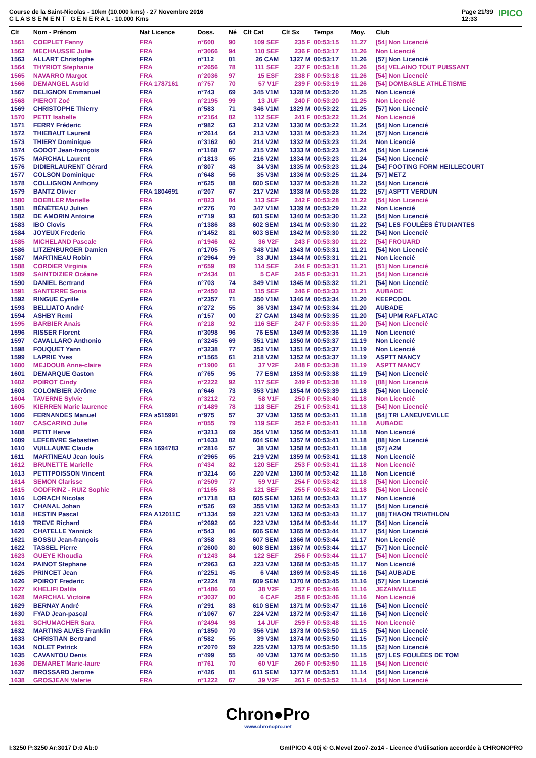Course de la Saint-Nicolas - 10km (10.000 kms) - 27 Novembre 2016
C L A S S E M E N T G E N E R A L - 10.000 Kms
Page 21/39
12:33 IPICO
| Clt | Nom - Prénom | Nat Licence | Doss. | Né | Clt Cat | Clt Sx | Temps | Moy. | Club |
| --- | --- | --- | --- | --- | --- | --- | --- | --- | --- |
| 1561 | COEPLET Fanny | FRA | n°600 | 90 | 109 SEF | 235 F | 00:53:15 | 11.27 | [54] Non Licencié |
| 1562 | MECHAUSSIE Julie | FRA | n°3066 | 94 | 110 SEF | 236 F | 00:53:17 | 11.26 | Non Licencié |
| 1563 | ALLART Christophe | FRA | n°112 | 01 | 26 CAM | 1327 M | 00:53:17 | 11.26 | [57] Non Licencié |
| 1564 | THYRIOT Stephanie | FRA | n°2656 | 78 | 111 SEF | 237 F | 00:53:18 | 11.26 | [54] VELAINO TOUT PUISSANT |
| 1565 | NAVARRO Margot | FRA | n°2036 | 97 | 15 ESF | 238 F | 00:53:18 | 11.26 | [54] Non Licencié |
| 1566 | DEMANGEL Astrid | FRA 1787161 | n°757 | 70 | 57 V1F | 239 F | 00:53:19 | 11.26 | [54] DOMBASLE ATHLÉTISME |
| 1567 | DELIGNON Emmanuel | FRA | n°743 | 69 | 345 V1M | 1328 M | 00:53:20 | 11.25 | Non Licencié |
| 1568 | PIEROT Zoé | FRA | n°2195 | 99 | 13 JUF | 240 F | 00:53:20 | 11.25 | Non Licencié |
| 1569 | CHRISTOPHE Thierry | FRA | n°583 | 71 | 346 V1M | 1329 M | 00:53:22 | 11.25 | [57] Non Licencié |
| 1570 | PETIT Isabelle | FRA | n°2164 | 82 | 112 SEF | 241 F | 00:53:22 | 11.24 | Non Licencié |
| 1571 | FERRY Fréderic | FRA | n°982 | 63 | 212 V2M | 1330 M | 00:53:22 | 11.24 | [54] Non Licencié |
| 1572 | THIEBAUT Laurent | FRA | n°2614 | 64 | 213 V2M | 1331 M | 00:53:23 | 11.24 | [57] Non Licencié |
| 1573 | THIERY Dominique | FRA | n°3162 | 60 | 214 V2M | 1332 M | 00:53:23 | 11.24 | Non Licencié |
| 1574 | GODOT Jean-françois | FRA | n°1168 | 67 | 215 V2M | 1333 M | 00:53:23 | 11.24 | [54] Non Licencié |
| 1575 | MARCHAL Laurent | FRA | n°1813 | 65 | 216 V2M | 1334 M | 00:53:23 | 11.24 | [54] Non Licencié |
| 1576 | DIDIERLAURENT Gérard | FRA | n°807 | 48 | 34 V3M | 1335 M | 00:53:23 | 11.24 | [54] FOOTING FORM HEILLECOURT |
| 1577 | COLSON Dominique | FRA | n°648 | 56 | 35 V3M | 1336 M | 00:53:25 | 11.24 | [57] METZ |
| 1578 | COLLIGNON Anthony | FRA | n°625 | 88 | 600 SEM | 1337 M | 00:53:28 | 11.22 | [54] Non Licencié |
| 1579 | BANTZ Olivier | FRA 1804691 | n°207 | 67 | 217 V2M | 1338 M | 00:53:28 | 11.22 | [57] ASPTT VERDUN |
| 1580 | DOEBLER Marielle | FRA | n°823 | 84 | 113 SEF | 242 F | 00:53:28 | 11.22 | [54] Non Licencié |
| 1581 | BÉNÉTEAU Julien | FRA | n°276 | 70 | 347 V1M | 1339 M | 00:53:29 | 11.22 | Non Licencié |
| 1582 | DE AMORIN Antoine | FRA | n°719 | 93 | 601 SEM | 1340 M | 00:53:30 | 11.22 | [54] Non Licencié |
| 1583 | IBO Clovis | FRA | n°1386 | 88 | 602 SEM | 1341 M | 00:53:30 | 11.22 | [54] LES FOULÉES ÉTUDIANTES |
| 1584 | JOYEUX Frederic | FRA | n°1452 | 81 | 603 SEM | 1342 M | 00:53:30 | 11.22 | [54] Non Licencié |
| 1585 | MICHELAND Pascale | FRA | n°1946 | 62 | 36 V2F | 243 F | 00:53:30 | 11.22 | [54] FROUARD |
| 1586 | LITZENBURGER Damien | FRA | n°1705 | 75 | 348 V1M | 1343 M | 00:53:31 | 11.21 | [54] Non Licencié |
| 1587 | MARTINEAU Robin | FRA | n°2964 | 99 | 33 JUM | 1344 M | 00:53:31 | 11.21 | Non Licencié |
| 1588 | CORDIER Virginia | FRA | n°659 | 89 | 114 SEF | 244 F | 00:53:31 | 11.21 | [51] Non Licencié |
| 1589 | SAINTDIZIER Océane | FRA | n°2434 | 01 | 5 CAF | 245 F | 00:53:31 | 11.21 | [54] Non Licencié |
| 1590 | DANIEL Bertrand | FRA | n°703 | 74 | 349 V1M | 1345 M | 00:53:32 | 11.21 | [54] Non Licencié |
| 1591 | SANTERRE Sonia | FRA | n°2450 | 82 | 115 SEF | 246 F | 00:53:33 | 11.21 | AUBADE |
| 1592 | RINGUE Cyrille | FRA | n°2357 | 71 | 350 V1M | 1346 M | 00:53:34 | 11.20 | KEEPCOOL |
| 1593 | BELLIATO André | FRA | n°272 | 55 | 36 V3M | 1347 M | 00:53:34 | 11.20 | AUBADE |
| 1594 | ASHBY Remi | FRA | n°157 | 00 | 27 CAM | 1348 M | 00:53:35 | 11.20 | [54] UPM RAFLATAC |
| 1595 | BARBIER Anais | FRA | n°218 | 92 | 116 SEF | 247 F | 00:53:35 | 11.20 | [54] Non Licencié |
| 1596 | RISSER Florent | FRA | n°3098 | 96 | 76 ESM | 1349 M | 00:53:36 | 11.19 | Non Licencié |
| 1597 | CAVALLARO Anthonio | FRA | n°3245 | 69 | 351 V1M | 1350 M | 00:53:37 | 11.19 | Non Licencié |
| 1598 | FOUQUET Yann | FRA | n°3238 | 77 | 352 V1M | 1351 M | 00:53:37 | 11.19 | Non Licencié |
| 1599 | LAPRIE Yves | FRA | n°1565 | 61 | 218 V2M | 1352 M | 00:53:37 | 11.19 | ASPTT NANCY |
| 1600 | MEJDOUB Anne-claire | FRA | n°1900 | 61 | 37 V2F | 248 F | 00:53:38 | 11.19 | ASPTT NANCY |
| 1601 | DEMARQUE Gaston | FRA | n°765 | 95 | 77 ESM | 1353 M | 00:53:38 | 11.19 | [54] Non Licencié |
| 1602 | POIROT Cindy | FRA | n°2222 | 92 | 117 SEF | 249 F | 00:53:38 | 11.19 | [88] Non Licencié |
| 1603 | COLOMBIER Jérôme | FRA | n°646 | 73 | 353 V1M | 1354 M | 00:53:39 | 11.18 | [54] Non Licencié |
| 1604 | TAVERNE Sylvie | FRA | n°3212 | 72 | 58 V1F | 250 F | 00:53:40 | 11.18 | Non Licencié |
| 1605 | KIERREN Marie laurence | FRA | n°1489 | 78 | 118 SEF | 251 F | 00:53:41 | 11.18 | [54] Non Licencié |
| 1606 | FERNANDES Manuel | FRA a515991 | n°975 | 57 | 37 V3M | 1355 M | 00:53:41 | 11.18 | [54] TRI LANEUVEVILLE |
| 1607 | CASCARINO Julie | FRA | n°055 | 79 | 119 SEF | 252 F | 00:53:41 | 11.18 | AUBADE |
| 1608 | PETIT Herve | FRA | n°3213 | 69 | 354 V1M | 1356 M | 00:53:41 | 11.18 | Non Licencié |
| 1609 | LEFEBVRE Sebastien | FRA | n°1633 | 82 | 604 SEM | 1357 M | 00:53:41 | 11.18 | [88] Non Licencié |
| 1610 | VUILLAUME Claude | FRA 1694783 | n°2816 | 57 | 38 V3M | 1358 M | 00:53:41 | 11.18 | [57] A2M |
| 1611 | MARTINEAU Jean louis | FRA | n°2965 | 65 | 219 V2M | 1359 M | 00:53:41 | 11.18 | Non Licencié |
| 1612 | BRUNETTE Marielle | FRA | n°434 | 82 | 120 SEF | 253 F | 00:53:41 | 11.18 | Non Licencié |
| 1613 | PETITPOISSON Vincent | FRA | n°3214 | 66 | 220 V2M | 1360 M | 00:53:42 | 11.18 | Non Licencié |
| 1614 | SEMON Clarisse | FRA | n°2509 | 77 | 59 V1F | 254 F | 00:53:42 | 11.18 | [54] Non Licencié |
| 1615 | GODFRINZ - RUIZ Sophie | FRA | n°1165 | 88 | 121 SEF | 255 F | 00:53:42 | 11.18 | [54] Non Licencié |
| 1616 | LORACH Nicolas | FRA | n°1718 | 83 | 605 SEM | 1361 M | 00:53:43 | 11.17 | Non Licencié |
| 1617 | CHANAL Johan | FRA | n°526 | 69 | 355 V1M | 1362 M | 00:53:43 | 11.17 | [54] Non Licencié |
| 1618 | HESTIN Pascal | FRA A12011C | n°1334 | 59 | 221 V2M | 1363 M | 00:53:43 | 11.17 | [88] THAON TRIATHLON |
| 1619 | TREVE Richard | FRA | n°2692 | 66 | 222 V2M | 1364 M | 00:53:44 | 11.17 | [54] Non Licencié |
| 1620 | CHATELLE Yannick | FRA | n°543 | 86 | 606 SEM | 1365 M | 00:53:44 | 11.17 | [54] Non Licencié |
| 1621 | BOSSU Jean-françois | FRA | n°358 | 83 | 607 SEM | 1366 M | 00:53:44 | 11.17 | Non Licencié |
| 1622 | TASSEL Pierre | FRA | n°2600 | 80 | 608 SEM | 1367 M | 00:53:44 | 11.17 | [57] Non Licencié |
| 1623 | GUEYE Khoudia | FRA | n°1243 | 84 | 122 SEF | 256 F | 00:53:44 | 11.17 | [54] Non Licencié |
| 1624 | PAINOT Stephane | FRA | n°2963 | 63 | 223 V2M | 1368 M | 00:53:45 | 11.17 | Non Licencié |
| 1625 | PRINCET Jean | FRA | n°2251 | 45 | 6 V4M | 1369 M | 00:53:45 | 11.16 | [54] AUBADE |
| 1626 | POIROT Frederic | FRA | n°2224 | 78 | 609 SEM | 1370 M | 00:53:45 | 11.16 | [57] Non Licencié |
| 1627 | KHELIFI Dalila | FRA | n°1486 | 60 | 38 V2F | 257 F | 00:53:46 | 11.16 | JEZAINVILLE |
| 1628 | MARCHAL Victoire | FRA | n°3037 | 00 | 6 CAF | 258 F | 00:53:46 | 11.16 | Non Licencié |
| 1629 | BERNAY André | FRA | n°291 | 83 | 610 SEM | 1371 M | 00:53:47 | 11.16 | [54] Non Licencié |
| 1630 | FYAD Jean-pascal | FRA | n°1067 | 67 | 224 V2M | 1372 M | 00:53:47 | 11.16 | [54] Non Licencié |
| 1631 | SCHUMACHER Sara | FRA | n°2494 | 98 | 14 JUF | 259 F | 00:53:48 | 11.15 | Non Licencié |
| 1632 | MARTINS ALVES Franklin | FRA | n°1850 | 70 | 356 V1M | 1373 M | 00:53:50 | 11.15 | [54] Non Licencié |
| 1633 | CHRISTIAN Bertrand | FRA | n°582 | 55 | 39 V3M | 1374 M | 00:53:50 | 11.15 | [57] Non Licencié |
| 1634 | NOLET Patrick | FRA | n°2070 | 59 | 225 V2M | 1375 M | 00:53:50 | 11.15 | [52] Non Licencié |
| 1635 | CAVANTOU Denis | FRA | n°499 | 55 | 40 V3M | 1376 M | 00:53:50 | 11.15 | [57] LES FOULÉES DE TOM |
| 1636 | DEMARET Marie-laure | FRA | n°761 | 70 | 60 V1F | 260 F | 00:53:50 | 11.15 | [54] Non Licencié |
| 1637 | BROSSARD Jerome | FRA | n°426 | 81 | 611 SEM | 1377 M | 00:53:51 | 11.14 | [54] Non Licencié |
| 1638 | GROSJEAN Valerie | FRA | n°1222 | 67 | 39 V2F | 261 F | 00:53:52 | 11.14 | [54] Non Licencié |
Chron●Pro
www.chronopro.net
I:3250 P:3250 Ar:3017 D:0 Ab:0 GmIPICO 4.00j © G.Mevel 2oo7-2o14 - Licence d'utilisation accordée à CHRONOPRO